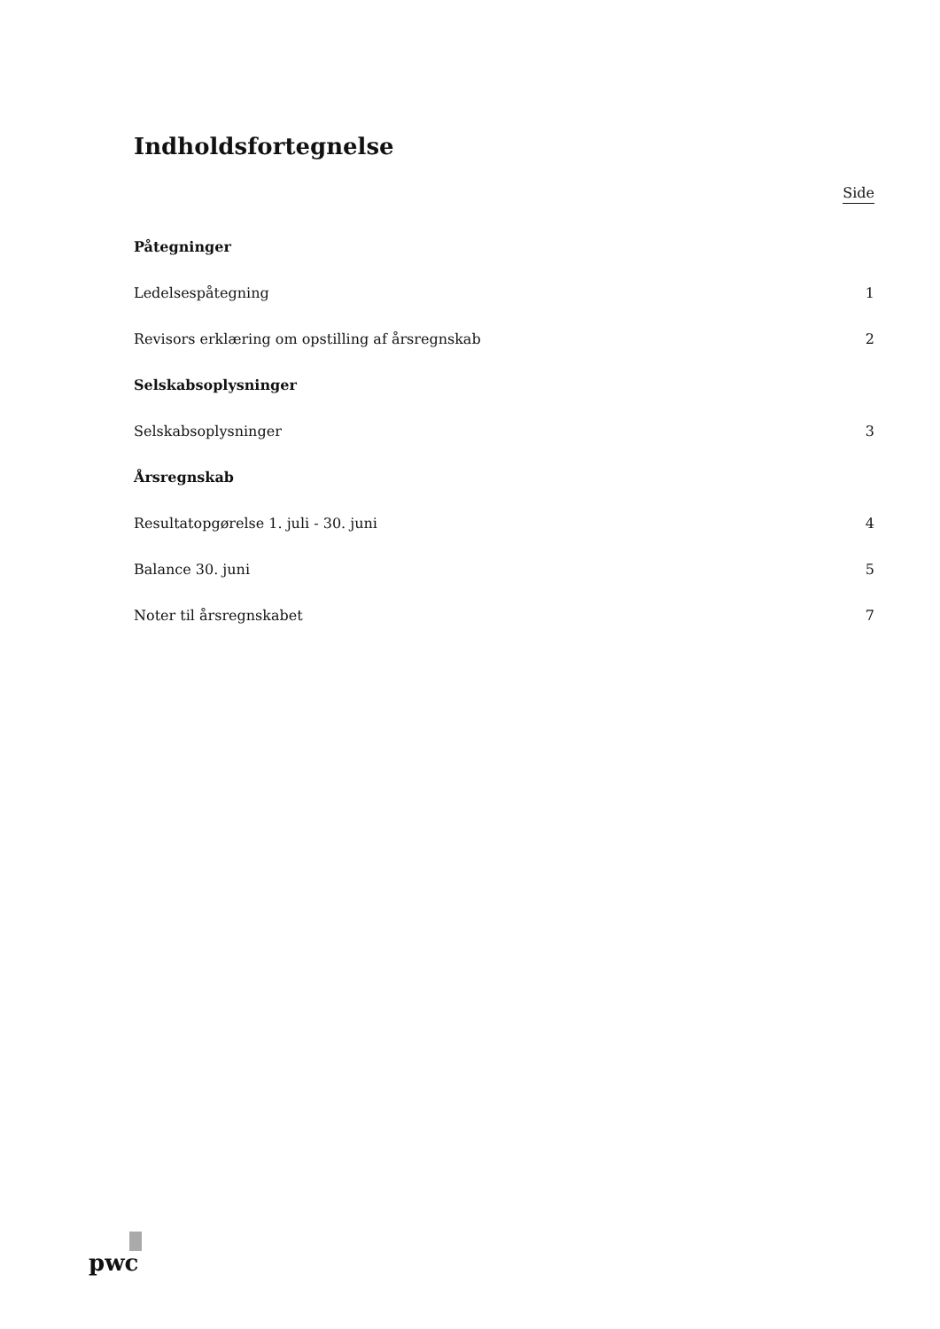Indholdsfortegnelse
Side
Påtegninger
Ledelsespåtegning 1
Revisors erklæring om opstilling af årsregnskab 2
Selskabsoplysninger
Selskabsoplysninger 3
Årsregnskab
Resultatopgørelse 1. juli - 30. juni 4
Balance 30. juni 5
Noter til årsregnskabet 7
pwc